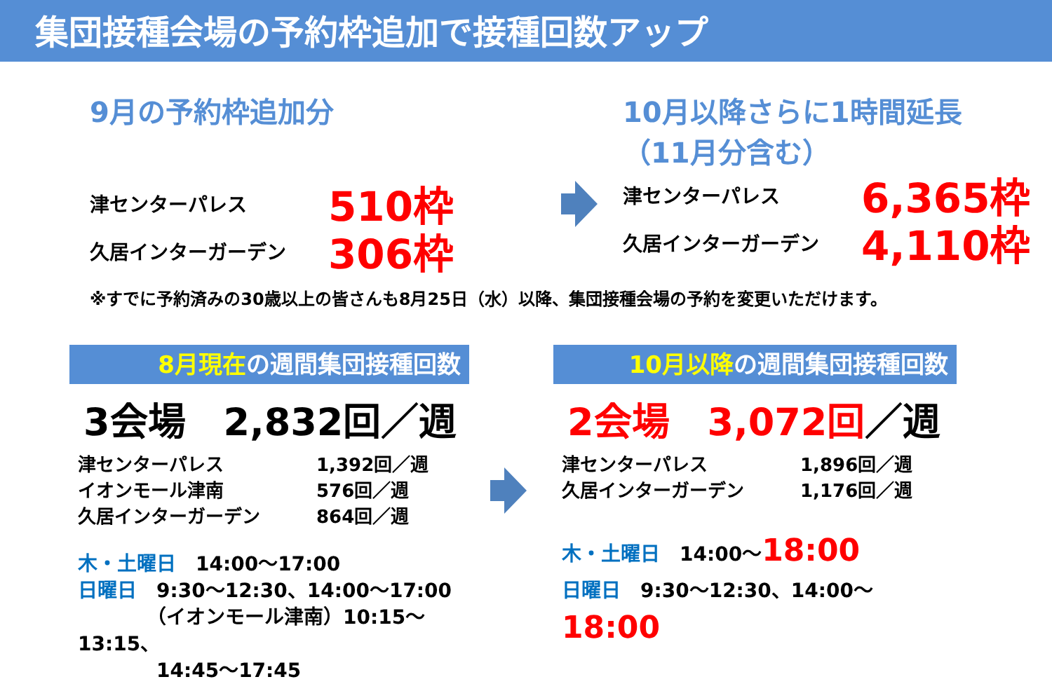集団接種会場の予約枠追加で接種回数アップ
9月の予約枠追加分
津センターパレス 510枠
久居インターガーデン 306枠
10月以降さらに1時間延長
（11月分含む）
津センターパレス 6,365枠
久居インターガーデン 4,110枠
※すでに予約済みの30歳以上の皆さんも8月25日（水）以降、集団接種会場の予約を変更いただけます。
8月現在の週間集団接種回数
3会場　2,832回／週
津センターパレス 1,392回／週
イオンモール津南 576回／週
久居インターガーデン 864回／週
木・土曜日　14:00～17:00
日曜日　9:30～12:30、14:00～17:00
　　　　（イオンモール津南）10:15～13:15、
　　　　14:45～17:45
10月以降の週間集団接種回数
2会場　3,072回／週
津センターパレス 1,896回／週
久居インターガーデン 1,176回／週
木・土曜日　14:00～18:00
日曜日　9:30～12:30、14:00～18:00